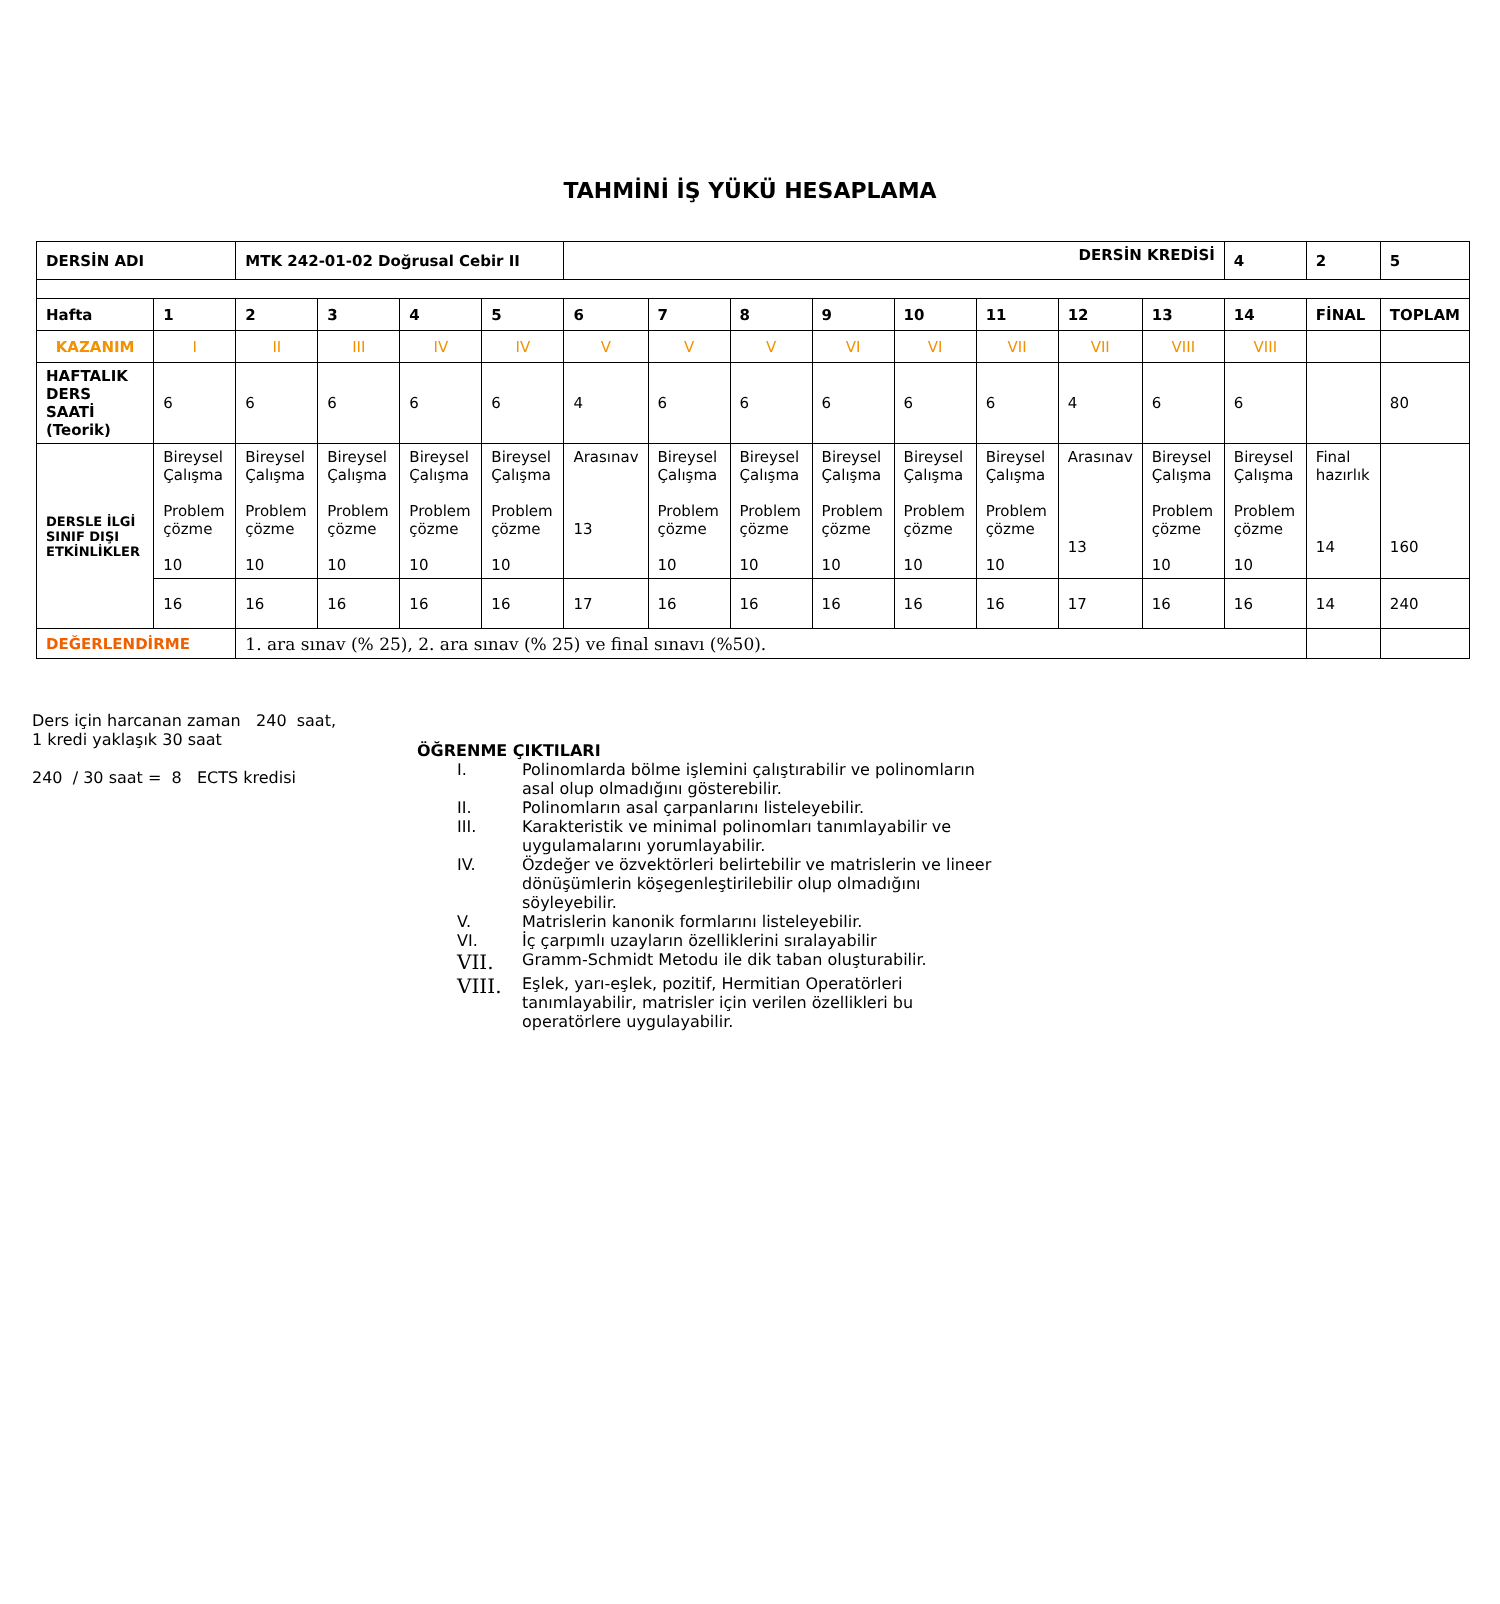TAHMİNİ İŞ YÜKÜ HESAPLAMA
| DERSİN ADI | | MTK 242-01-02 Doğrusal Cebir II | | | | DERSİN KREDİSİ | | | | | | | | 4 | 2 | 5 |
| Hafta | 1 | 2 | 3 | 4 | 5 | 6 | 7 | 8 | 9 | 10 | 11 | 12 | 13 | 14 | FİNAL | TOPLAM |
| KAZANIM | I | II | III | IV | IV | V | V | V | VI | VI | VII | VII | VIII | VIII | | |
| HAFTALIK DERS SAATİ (Teorik) | 6 | 6 | 6 | 6 | 6 | 4 | 6 | 6 | 6 | 6 | 6 | 4 | 6 | 6 | | 80 |
| DERSLE İLGİ SINIF DIŞI ETKİNLİKLER | Bireysel Çalışma Problem çözme 10 | Bireysel Çalışma Problem çözme 10 | Bireysel Çalışma Problem çözme 10 | Bireysel Çalışma Problem çözme 10 | Bireysel Çalışma Problem çözme 10 | Arasınav 13 | Bireysel Çalışma Problem çözme 10 | Bireysel Çalışma Problem çözme 10 | Bireysel Çalışma Problem çözme 10 | Bireysel Çalışma Problem çözme 10 | Bireysel Çalışma Problem çözme 10 | Arasınav 13 | Bireysel Çalışma Problem çözme 10 | Bireysel Çalışma Problem çözme 10 | Final hazırlık 14 | 160 |
| | 16 | 16 | 16 | 16 | 16 | 17 | 16 | 16 | 16 | 16 | 16 | 17 | 16 | 16 | 14 | 240 |
| DEĞERLENDİRME | | 1. ara sınav (% 25), 2. ara sınav (% 25) ve final sınavı (%50). | | | | | | | | | | | | | | |
Ders için harcanan zaman 240 saat,
1 kredi yaklaşık 30 saat
240 / 30 saat = 8 ECTS kredisi
ÖĞRENME ÇIKTILARI
I. Polinomlarda bölme işlemini çalıştırabilir ve polinomların asal olup olmadığını gösterebilir.
II. Polinomların asal çarpanlarını listeleyebilir.
III. Karakteristik ve minimal polinomları tanımlayabilir ve uygulamalarını yorumlayabilir.
IV. Özdeğer ve özvektörleri belirtebilir ve matrislerin ve lineer dönüşümlerin köşegenleştirilebilir olup olmadığını söyleyebilir.
V. Matrislerin kanonik formlarını listeleyebilir.
VI. İç çarpımlı uzayların özelliklerini sıralayabilir
VII. Gramm-Schmidt Metodu ile dik taban oluşturabilir.
VIII. Eşlek, yarı-eşlek, pozitif, Hermitian Operatörleri tanımlayabilir, matrisler için verilen özellikleri bu operatörlere uygulayabilir.